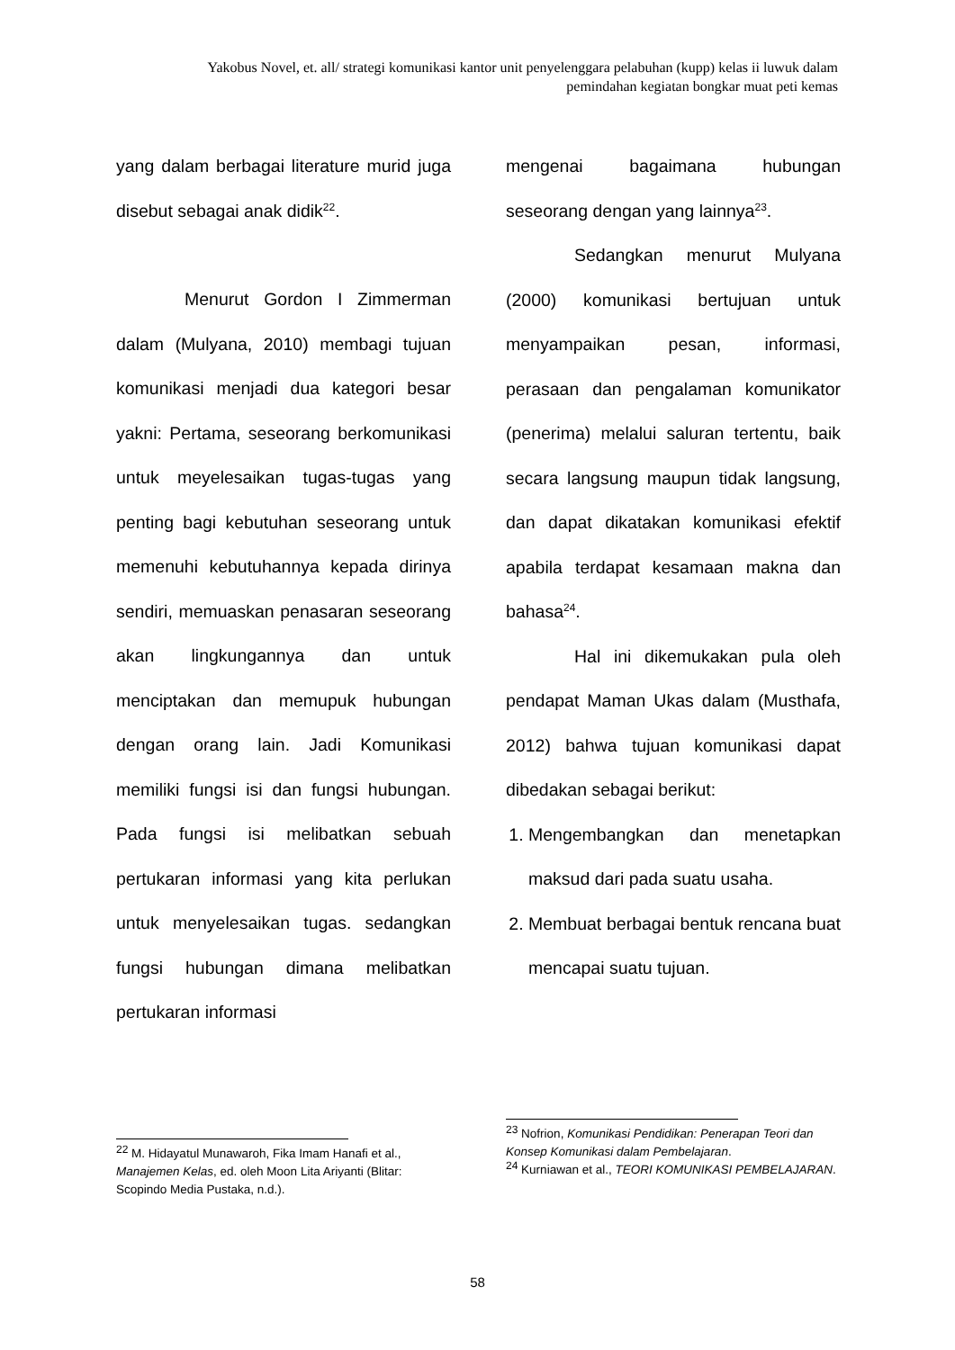Yakobus Novel, et. all/ strategi komunikasi kantor unit penyelenggara pelabuhan (kupp) kelas ii luwuk dalam pemindahan kegiatan bongkar muat peti kemas
yang dalam berbagai literature murid juga disebut sebagai anak didik<sup>22</sup>.
Menurut Gordon I Zimmerman dalam (Mulyana, 2010) membagi tujuan komunikasi menjadi dua kategori besar yakni: Pertama, seseorang berkomunikasi untuk meyelesaikan tugas-tugas yang penting bagi kebutuhan seseorang untuk memenuhi kebutuhannya kepada dirinya sendiri, memuaskan penasaran seseorang akan lingkungannya dan untuk menciptakan dan memupuk hubungan dengan orang lain. Jadi Komunikasi memiliki fungsi isi dan fungsi hubungan. Pada fungsi isi melibatkan sebuah pertukaran informasi yang kita perlukan untuk menyelesaikan tugas. sedangkan fungsi hubungan dimana melibatkan pertukaran informasi
mengenai bagaimana hubungan seseorang dengan yang lainnya<sup>23</sup>.
Sedangkan menurut Mulyana (2000) komunikasi bertujuan untuk menyampaikan pesan, informasi, perasaan dan pengalaman komunikator (penerima) melalui saluran tertentu, baik secara langsung maupun tidak langsung, dan dapat dikatakan komunikasi efektif apabila terdapat kesamaan makna dan bahasa<sup>24</sup>.
Hal ini dikemukakan pula oleh pendapat Maman Ukas dalam (Musthafa, 2012) bahwa tujuan komunikasi dapat dibedakan sebagai berikut:
1. Mengembangkan dan menetapkan maksud dari pada suatu usaha.
2. Membuat berbagai bentuk rencana buat mencapai suatu tujuan.
<sup>22</sup> M. Hidayatul Munawaroh, Fika Imam Hanafi et al., Manajemen Kelas, ed. oleh Moon Lita Ariyanti (Blitar: Scopindo Media Pustaka, n.d.).
<sup>23</sup> Nofrion, Komunikasi Pendidikan: Penerapan Teori dan Konsep Komunikasi dalam Pembelajaran.
<sup>24</sup> Kurniawan et al., TEORI KOMUNIKASI PEMBELAJARAN.
58